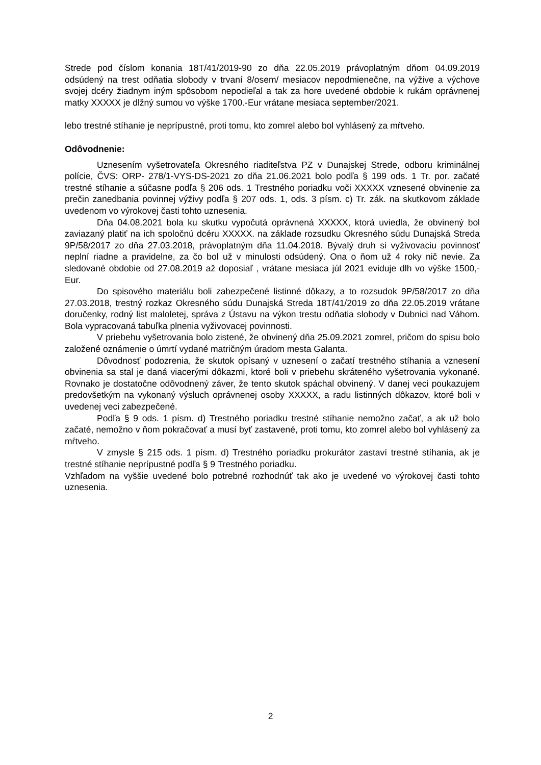Strede pod číslom konania 18T/41/2019-90 zo dňa 22.05.2019 právoplatným dňom 04.09.2019 odsúdený na trest odňatia slobody v trvaní 8/osem/ mesiacov nepodmienečne, na výžive a výchove svojej dcéry žiadnym iným spôsobom nepodieľal a tak za hore uvedené obdobie k rukám oprávnenej matky XXXXX je dlžný sumou vo výške 1700.-Eur vrátane mesiaca september/2021.
lebo trestné stíhanie je neprípustné, proti tomu, kto zomrel alebo bol vyhlásený za mŕtveho.
Odôvodnenie:
Uznesením vyšetrovateľa Okresného riaditeľstva PZ v Dunajskej Strede, odboru kriminálnej polície, ČVS: ORP- 278/1-VYS-DS-2021 zo dňa 21.06.2021 bolo podľa § 199 ods. 1 Tr. por. začaté trestné stíhanie a súčasne podľa § 206 ods. 1 Trestného poriadku voči XXXXX vznesené obvinenie za prečin zanedbania povinnej výživy podľa § 207 ods. 1, ods. 3 písm. c) Tr. zák. na skutkovom základe uvedenom vo výrokovej časti tohto uznesenia.
Dňa 04.08.2021 bola ku skutku vypočutá oprávnená XXXXX, ktorá uviedla, že obvinený bol zaviazaný platiť na ich spoločnú dcéru XXXXX. na základe rozsudku Okresného súdu Dunajská Streda 9P/58/2017 zo dňa 27.03.2018, právoplatným dňa 11.04.2018. Bývalý druh si vyživovaciu povinnosť neplní riadne a pravidelne, za čo bol už v minulosti odsúdený. Ona o ňom už 4 roky nič nevie. Za sledované obdobie od 27.08.2019 až doposiaľ , vrátane mesiaca júl 2021 eviduje dlh vo výške 1500,-Eur.
Do spisového materiálu boli zabezpečené listinné dôkazy, a to rozsudok 9P/58/2017 zo dňa 27.03.2018, trestný rozkaz Okresného súdu Dunajská Streda 18T/41/2019 zo dňa 22.05.2019 vrátane doručenky, rodný list maloletej, správa z Ústavu na výkon trestu odňatia slobody v Dubnici nad Váhom. Bola vypracovaná tabuľka plnenia vyživovacej povinnosti.
V priebehu vyšetrovania bolo zistené, že obvinený dňa 25.09.2021 zomrel, pričom do spisu bolo založené oznámenie o úmrtí vydané matričným úradom mesta Galanta.
Dôvodnosť podozrenia, že skutok opísaný v uznesení o začatí trestného stíhania a vznesení obvinenia sa stal je daná viacerými dôkazmi, ktoré boli v priebehu skráteného vyšetrovania vykonané. Rovnako je dostatočne odôvodnený záver, že tento skutok spáchal obvinený. V danej veci poukazujem predovšetkým na vykonaný výsluch oprávnenej osoby XXXXX, a radu listinných dôkazov, ktoré boli v uvedenej veci zabezpečené.
Podľa § 9 ods. 1 písm. d) Trestného poriadku trestné stíhanie nemožno začať, a ak už bolo začaté, nemožno v ňom pokračovať a musí byť zastavené, proti tomu, kto zomrel alebo bol vyhlásený za mŕtveho.
V zmysle § 215 ods. 1 písm. d) Trestného poriadku prokurátor zastaví trestné stíhania, ak je trestné stíhanie neprípustné podľa § 9 Trestného poriadku.
Vzhľadom na vyššie uvedené bolo potrebné rozhodnúť tak ako je uvedené vo výrokovej časti tohto uznesenia.
2